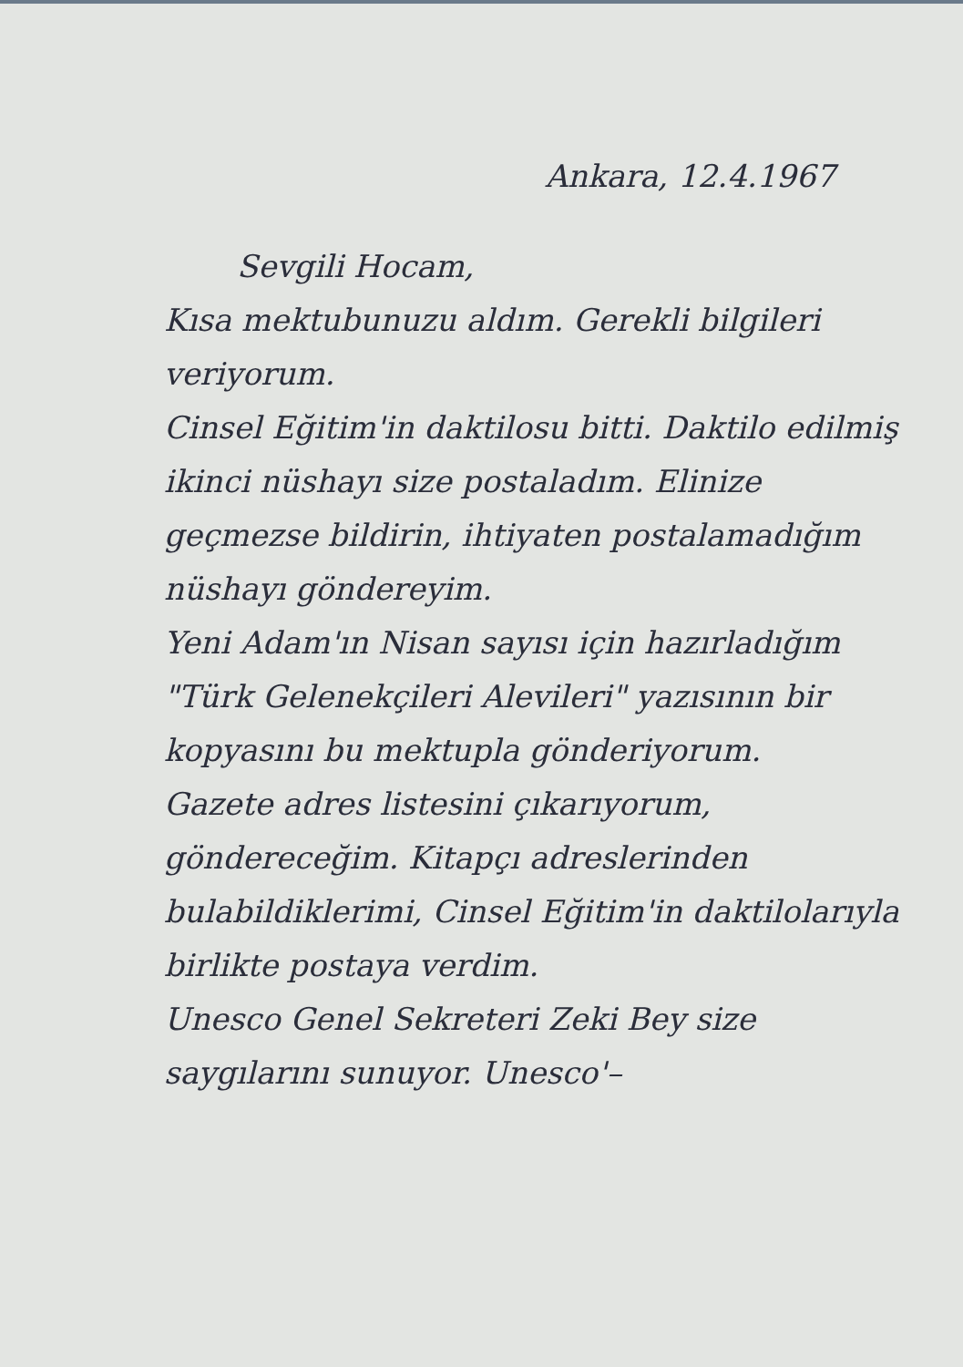Ankara, 12.4.1967
Sevgili Hocam,
Kısa mektubunuzu aldım. Gerekli bilgileri veriyorum.
Cinsel Eğitim'in daktilosu bitti. Daktilo edilmiş ikinci nüshayı size postaladım. Elinize geçmezse bildirin, ihtiyaten postalamadığım nüshayı göndereyim.
Yeni Adam'ın Nisan sayısı için hazırladığım "Türk Gelenekçileri Alevileri" yazısının bir kopyasını bu mektupla gönderiyorum.
Gazete adres listesini çıkarıyorum, göndereceğim. Kitapçı adreslerinden bulabildiklerimi, Cinsel Eğitim'in daktilolarıyla birlikte postaya verdim.
Unesco Genel Sekreteri Zeki Bey size saygılarını sunuyor. Unesco'–